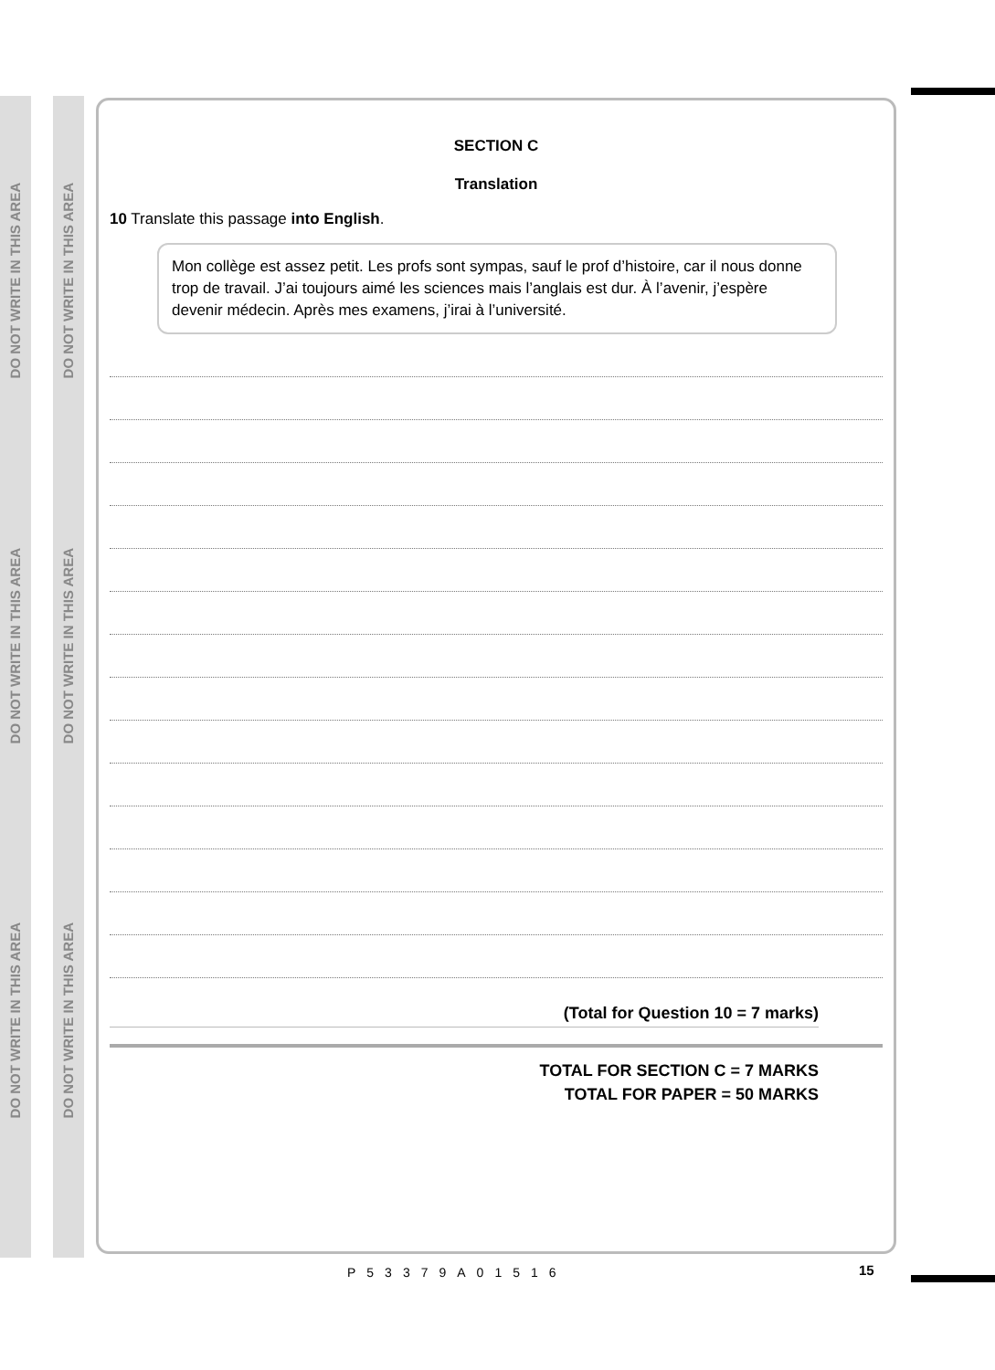DO NOT WRITE IN THIS AREA
DO NOT WRITE IN THIS AREA
DO NOT WRITE IN THIS AREA
DO NOT WRITE IN THIS AREA
DO NOT WRITE IN THIS AREA
DO NOT WRITE IN THIS AREA
SECTION C
Translation
10 Translate this passage into English.
Mon collège est assez petit. Les profs sont sympas, sauf le prof d’histoire, car il nous donne trop de travail. J’ai toujours aimé les sciences mais l’anglais est dur. À l’avenir, j’espère devenir médecin. Après mes examens, j’irai à l’université.
(Total for Question 10 = 7 marks)
TOTAL FOR SECTION C = 7 MARKS
TOTAL FOR PAPER = 50 MARKS
P53379A01516 15